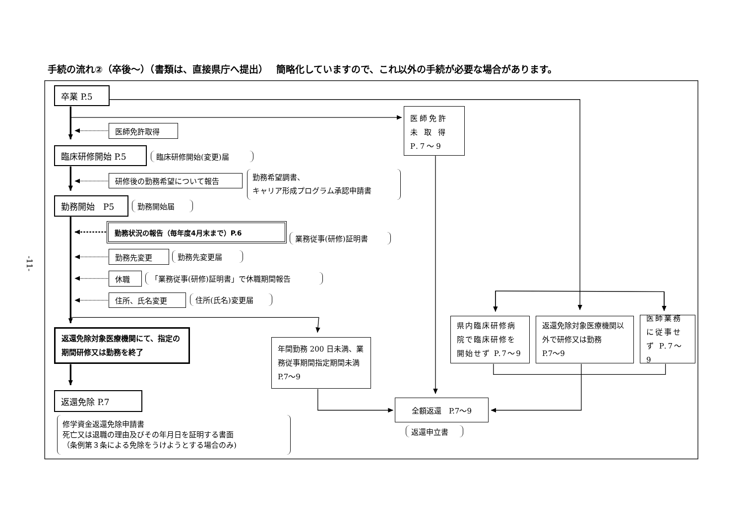手続の流れ②（卒後～）（書類は、直接県庁へ提出）　 簡略化していますので、これ以外の手続が必要な場合があります。
-11-
卒業 P.5
医師免許
未 取 得
P.7～9
医師免許取得
臨床研修開始 P.5
臨床研修開始(変更)届
研修後の勤務希望について報告
勤務希望調書、
キャリア形成プログラム承認申請書
勤務開始　P5
勤務開始届
勤務状況の報告（毎年度4月末まで）P.6
業務従事(研修)証明書
勤務先変更
勤務先変更届
休職
「業務従事(研修)証明書」で休職期間報告
住所、氏名変更
住所(氏名)変更届
県内臨床研修病院で臨床研修を開始せず P.7～9
返還免除対象医療機関以外で研修又は勤務
P.7～9
医師業務に従事せず P.7～9
返還免除対象医療機関にて、指定の期間研修又は勤務を終了
年間勤務 200 日未満、業務従事期間指定期間未満　P.7～9
返還免除 P.7
全額返還　P.7～9
修学資金返還免除申請書
死亡又は退職の理由及びその年月日を証明する書面
（条例第３条による免除をうけようとする場合のみ)
返還申立書